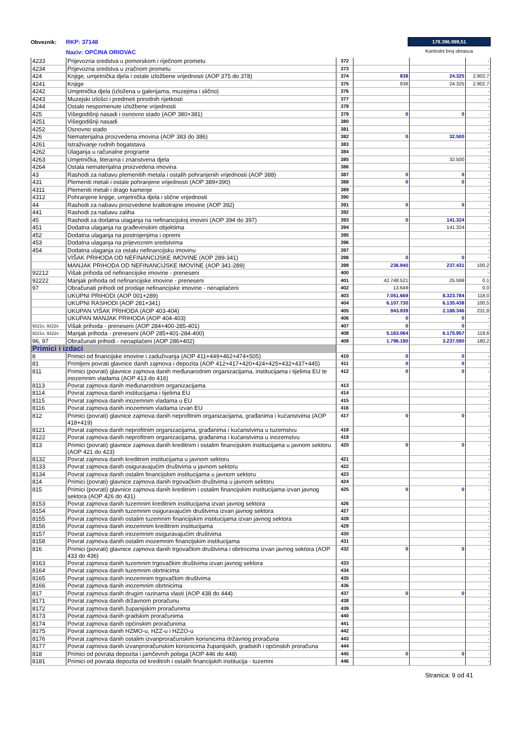Obveznik:
RKP: 37148
Naziv: OPĆINA ORIOVAC
178.396.999,51
Kontrolni broj obrasca
| 4233 | Prijevozna sredstva u pomorskom i riječnom prometu | 372 | | | - |
| 4234 | Prijevozna sredstva u zračnom prometu | 373 | | | - |
| 424 | Knjige, umjetnička djela i ostale izložbene vrijednosti (AOP 375 do 378) | 374 | 838 | 24.325 | 2.902,7 |
| 4241 | Knjige | 375 | 838 | 24.325 | 2.902,7 |
| 4242 | Umjetnička djela (izložena u galerijama, muzejima i slično) | 376 | | | - |
| 4243 | Muzejski izlošci i predmeti prirodnih rijetkosti | 377 | | | - |
| 4244 | Ostale nespomenute izložbene vrijednosti | 378 | | | - |
| 425 | Višegodišnji nasadi i osnovno stado (AOP 380+381) | 379 | 0 | 0 | - |
| 4251 | Višegodišnji nasadi | 380 | | | - |
| 4252 | Osnovno stado | 381 | | | - |
| 426 | Nematerijalna proizvedena imovina (AOP 383 do 386) | 382 | 0 | 32.500 | - |
| 4261 | Istraživanje rudnih bogatstava | 383 | | | - |
| 4262 | Ulaganja u računalne programe | 384 | | | - |
| 4263 | Umjetnička, literarna i znanstvena djela | 385 | | 32.500 | - |
| 4264 | Ostala nematerijalna proizvedena imovina | 386 | | | - |
| 43 | Rashodi za nabavu plemenitih metala i ostalih pohranjenih vrijednosti (AOP 388) | 387 | 0 | 0 | - |
| 431 | Plemeniti metali i ostale pohranjene vrijednosti (AOP 389+390) | 388 | 0 | 0 | - |
| 4311 | Plemeniti metali i drago kamenje | 389 | | | - |
| 4312 | Pohranjene knjige, umjetnička djela i slične vrijednosti | 390 | | | - |
| 44 | Rashodi za nabavu proizvedene kratkotrajne imovine (AOP 392) | 391 | 0 | 0 | - |
| 441 | Rashodi za nabavu zaliha | 392 | | | - |
| 45 | Rashodi za dodatna ulaganja na nefinancijskoj imovini (AOP 394 do 397) | 393 | 0 | 141.324 | - |
| 451 | Dodatna ulaganja na građevinskim objektima | 394 | | 141.324 | - |
| 452 | Dodatna ulaganja na postrojenjima i opremi | 395 | | | - |
| 453 | Dodatna ulaganja na prijevoznim sredstvima | 396 | | | - |
| 454 | Dodatna ulaganja za ostalu nefinancijsku imovinu | 397 | | | - |
| | VIŠAK PRIHODA OD NEFINANCIJSKE IMOVINE (AOP 289-341) | 398 | 0 | 0 | - |
| | MANJAK PRIHODA OD NEFINANCIJSKE IMOVINE (AOP 341-289) | 399 | 236.940 | 237.431 | 100,2 |
| 92212 | Višak prihoda od nefinancijske imovine - preneseni | 400 | | | - |
| 92222 | Manjak prihoda od nefinancijske imovine - preneseni | 401 | 42.748.521 | 25.599 | 0,1 |
| 97 | Obračunati prihodi od prodaje nefinancijske imovine - nenaplaćeni | 402 | 13.649 | | 0,0 |
| | UKUPNI PRIHODI (AOP 001+289) | 403 | 7.051.669 | 8.323.784 | 118,0 |
| | UKUPNI RASHODI (AOP 281+341) | 404 | 6.107.730 | 6.135.438 | 100,5 |
| | UKUPAN VIŠAK PRIHODA (AOP 403-404) | 405 | 943.939 | 2.188.346 | 231,8 |
| | UKUPAN MANJAK PRIHODA (AOP 404-403) | 406 | 0 | 0 | - |
| 9221x, 9222x | Višak prihoda - preneseni (AOP 284+400-285-401) | 407 | 0 | 0 | - |
| 9221x, 9222x | Manjak prihoda - preneseni (AOP 285+401-284-400) | 408 | 5.163.064 | 6.175.957 | 119,6 |
| 96, 97 | Obračunati prihodi - nenaplaćeni (AOP 286+402) | 409 | 1.796.190 | 3.237.590 | 180,2 |
| Primici i izdaci | | | | | |
| 8 | Primici od financijske imovine i zaduživanja (AOP 411+449+462+474+505) | 410 | 0 | 0 | - |
| 81 | Primljeni povrati glavnice danih zajmova i depozita (AOP 412+417+420+424+425+432+437+445) | 411 | 0 | 0 | - |
| 811 | Primici (povrati) glavnice zajmova danih međunarodnim organizacijama, institucijama i tijelima EU te inozemnim vladama (AOP 413 do 416) | 412 | 0 | 0 | - |
| 8113 | Povrat zajmova danih međunarodnim organizacijama | 413 | | | - |
| 8114 | Povrat zajmova danih institucijama i tijelima EU | 414 | | | - |
| 8115 | Povrat zajmova danih inozemnim vladama u EU | 415 | | | - |
| 8116 | Povrat zajmova danih inozemnim vladama izvan EU | 416 | | | - |
| 812 | Primici (povrati) glavnice zajmova danih neprofitnim organizacijama, građanima i kućanstvima (AOP 418+419) | 417 | 0 | 0 | - |
| 8121 | Povrat zajmova danih neprofitnim organizacijama, građanima i kućanstvima u tuzemstvu | 418 | | | - |
| 8122 | Povrat zajmova danih neprofitnim organizacijama, građanima i kućanstvima u inozemstvu | 419 | | | - |
| 813 | Primici (povrati) glavnice zajmova danih kreditnim i ostalim financijskim institucijama u javnom sektoru (AOP 421 do 423) | 420 | 0 | 0 | - |
| 8132 | Povrat zajmova danih kreditnim institucijama u javnom sektoru | 421 | | | - |
| 8133 | Povrat zajmova danih osiguravajućim društvima u javnom sektoru | 422 | | | - |
| 8134 | Povrat zajmova danih ostalim financijskim institucijama u javnom sektoru | 423 | | | - |
| 814 | Primici (povrati) glavnice zajmova danih trgovačkim društvima u javnom sektoru | 424 | | | - |
| 815 | Primici (povrati) glavnice zajmova danih kreditnim i ostalim financijskim institucijama izvan javnog sektora (AOP 426 do 431) | 425 | 0 | 0 | - |
| 8153 | Povrat zajmova danih tuzemnim kreditnim institucijama izvan javnog sektora | 426 | | | - |
| 8154 | Povrat zajmova danih tuzemnim osiguravajućim društvima izvan javnog sektora | 427 | | | - |
| 8155 | Povrat zajmova danih ostalim tuzemnim financijskim institucijama izvan javnog sektora | 428 | | | - |
| 8156 | Povrat zajmova danih inozemnim kreditnim institucijama | 429 | | | - |
| 8157 | Povrat zajmova danih inozemnim osiguravajućim društvima | 430 | | | - |
| 8158 | Povrat zajmova danih ostalim inozemnim financijskim institucijama | 431 | | | - |
| 816 | Primici (povrati) glavnice zajmova danih trgovačkim društvima i obrtnicima izvan javnog sektora (AOP 433 do 436) | 432 | 0 | 0 | - |
| 8163 | Povrat zajmova danih tuzemnim trgovačkim društvima izvan javnog sektora | 433 | | | - |
| 8164 | Povrat zajmova danih tuzemnim obrtnicima | 434 | | | - |
| 8165 | Povrat zajmova danih inozemnim trgovačkim društvima | 435 | | | - |
| 8166 | Povrat zajmova danih inozemnim obrtnicima | 436 | | | - |
| 817 | Povrat zajmova danih drugim razinama vlasti (AOP 438 do 444) | 437 | 0 | 0 | - |
| 8171 | Povrat zajmova danih državnom proračunu | 438 | | | - |
| 8172 | Povrat zajmova danih županijskim proračunima | 439 | | | - |
| 8173 | Povrat zajmova danih gradskim proračunima | 440 | | | - |
| 8174 | Povrat zajmova danih općinskim proračunima | 441 | | | - |
| 8175 | Povrat zajmova danih HZMO-u, HZZ-u i HZZO-u | 442 | | | - |
| 8176 | Povrat zajmova danih ostalim izvanproračunskim korisnicima državnog proračuna | 443 | | | - |
| 8177 | Povrat zajmova danih izvanproračunskim korisnicima županijskih, gradskih i općinskih proračuna | 444 | | | - |
| 818 | Primici od povrata depozita i jamčevnih pologa (AOP 446 do 448) | 445 | 0 | 0 | - |
| 8181 | Primici od povrata depozita od kreditnih i ostalih financijskih institucija - tuzemni | 446 | | | - |
Stranica: 9 od 41